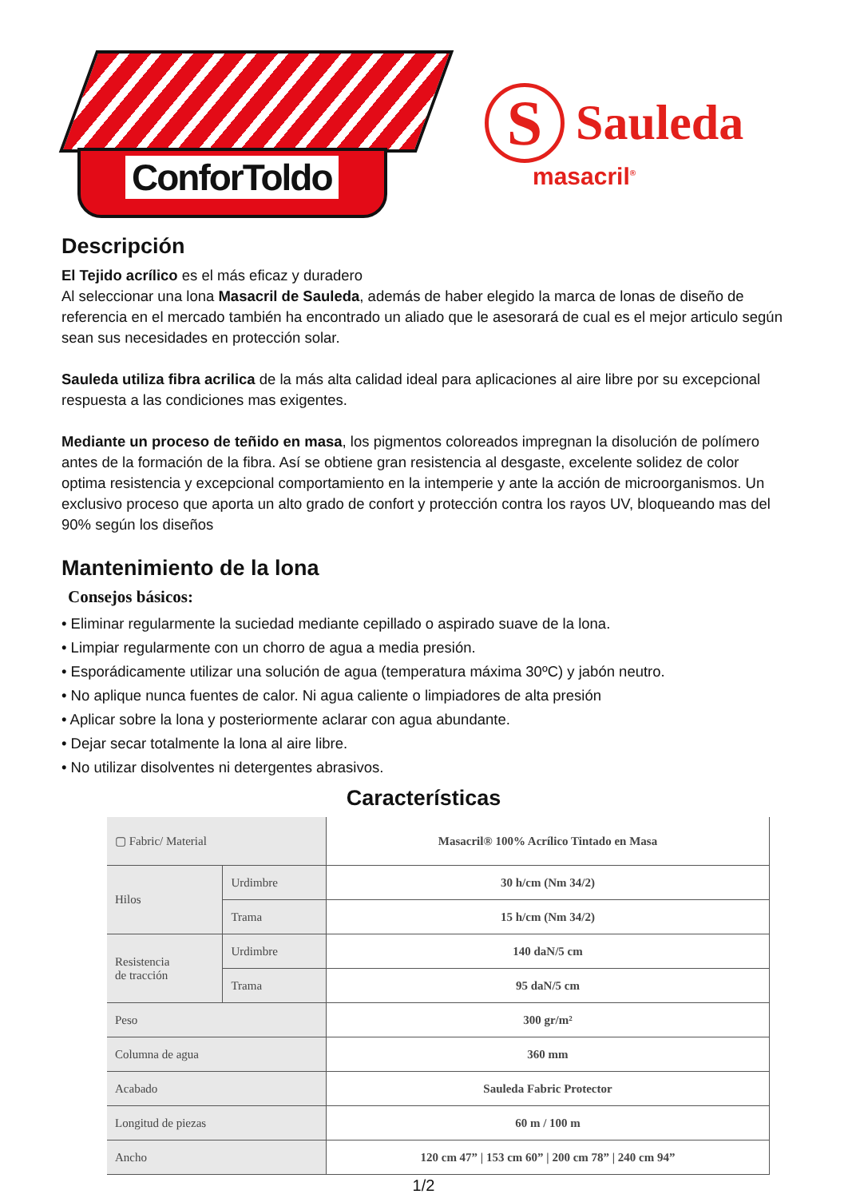ConforToldo
S
Sauleda
masacril<sup>®</sup>
Descripción
El Tejido acrílico es el más eficaz y duradero
Al seleccionar una lona Masacril de Sauleda, además de haber elegido la marca de lonas de diseño de referencia en el mercado también ha encontrado un aliado que le asesorará de cual es el mejor articulo según sean sus necesidades en protección solar.
Sauleda utiliza fibra acrilica de la más alta calidad ideal para aplicaciones al aire libre por su excepcional respuesta a las condiciones mas exigentes.
Mediante un proceso de teñido en masa, los pigmentos coloreados impregnan la disolución de polímero antes de la formación de la fibra. Así se obtiene gran resistencia al desgaste, excelente solidez de color optima resistencia y excepcional comportamiento en la intemperie y ante la acción de microorganismos. Un exclusivo proceso que aporta un alto grado de confort y protección contra los rayos UV, bloqueando mas del 90% según los diseños
Mantenimiento de la lona
Consejos básicos:
• Eliminar regularmente la suciedad mediante cepillado o aspirado suave de la lona.
• Limpiar regularmente con un chorro de agua a media presión.
• Esporádicamente utilizar una solución de agua (temperatura máxima 30ºC) y jabón neutro.
• No aplique nunca fuentes de calor. Ni agua caliente o limpiadores de alta presión
• Aplicar sobre la lona y posteriormente aclarar con agua abundante.
• Dejar secar totalmente la lona al aire libre.
• No utilizar disolventes ni detergentes abrasivos.
Características
| ▢ Fabric/ Material | | Masacril® 100% Acrílico Tintado en Masa |
| Hilos | Urdimbre | 30 h/cm (Nm 34/2) |
| | Trama | 15 h/cm (Nm 34/2) |
| Resistencia de tracción | Urdimbre | 140 daN/5 cm |
| | Trama | 95 daN/5 cm |
| Peso | | 300 gr/m² |
| Columna de agua | | 360 mm |
| Acabado | | Sauleda Fabric Protector |
| Longitud de piezas | | 60 m / 100 m |
| Ancho | | 120 cm 47” / 153 cm 60” / 200 cm 78” / 240 cm 94” |
1/2